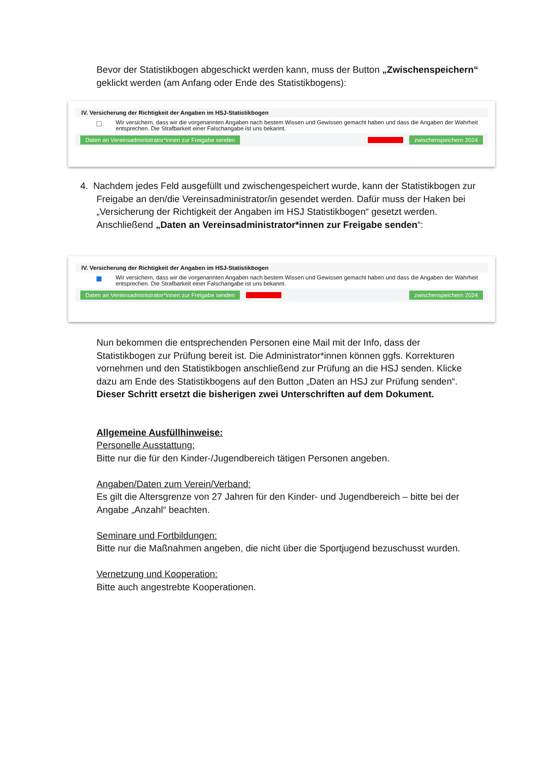Bevor der Statistikbogen abgeschickt werden kann, muss der Button „Zwischenspeichern“ geklickt werden (am Anfang oder Ende des Statistikbogens):
IV. Versicherung der Richtigkeit der Angaben im HSJ-Statistikbogen
Wir versichern, dass wir die vorgenannten Angaben nach bestem Wissen und Gewissen gemacht haben und dass die Angaben der Wahrheit entsprechen. Die Strafbarkeit einer Falschangabe ist uns bekannt.
Daten an Vereinsadministrator*innen zur Freigabe senden zwischenspeichern 2024
4. Nachdem jedes Feld ausgefüllt und zwischengespeichert wurde, kann der Statistikbogen zur Freigabe an den/die Vereinsadministrator/in gesendet werden. Dafür muss der Haken bei „Versicherung der Richtigkeit der Angaben im HSJ Statistikbogen“ gesetzt werden. Anschließend „Daten an Vereinsadministrator*innen zur Freigabe senden“:
IV. Versicherung der Richtigkeit der Angaben im HSJ-Statistikbogen
Wir versichern, dass wir die vorgenannten Angaben nach bestem Wissen und Gewissen gemacht haben und dass die Angaben der Wahrheit entsprechen. Die Strafbarkeit einer Falschangabe ist uns bekannt.
Daten an Vereinsadministrator*innen zur Freigabe senden zwischenspeichern 2024
Nun bekommen die entsprechenden Personen eine Mail mit der Info, dass der Statistikbogen zur Prüfung bereit ist. Die Administrator*innen können ggfs. Korrekturen vornehmen und den Statistikbogen anschließend zur Prüfung an die HSJ senden. Klicke dazu am Ende des Statistikbogens auf den Button „Daten an HSJ zur Prüfung senden“. Dieser Schritt ersetzt die bisherigen zwei Unterschriften auf dem Dokument.
Allgemeine Ausfüllhinweise:
Personelle Ausstattung:
Bitte nur die für den Kinder-/Jugendbereich tätigen Personen angeben.
Angaben/Daten zum Verein/Verband:
Es gilt die Altersgrenze von 27 Jahren für den Kinder- und Jugendbereich – bitte bei der Angabe „Anzahl“ beachten.
Seminare und Fortbildungen:
Bitte nur die Maßnahmen angeben, die nicht über die Sportjugend bezuschusst wurden.
Vernetzung und Kooperation:
Bitte auch angestrebte Kooperationen.